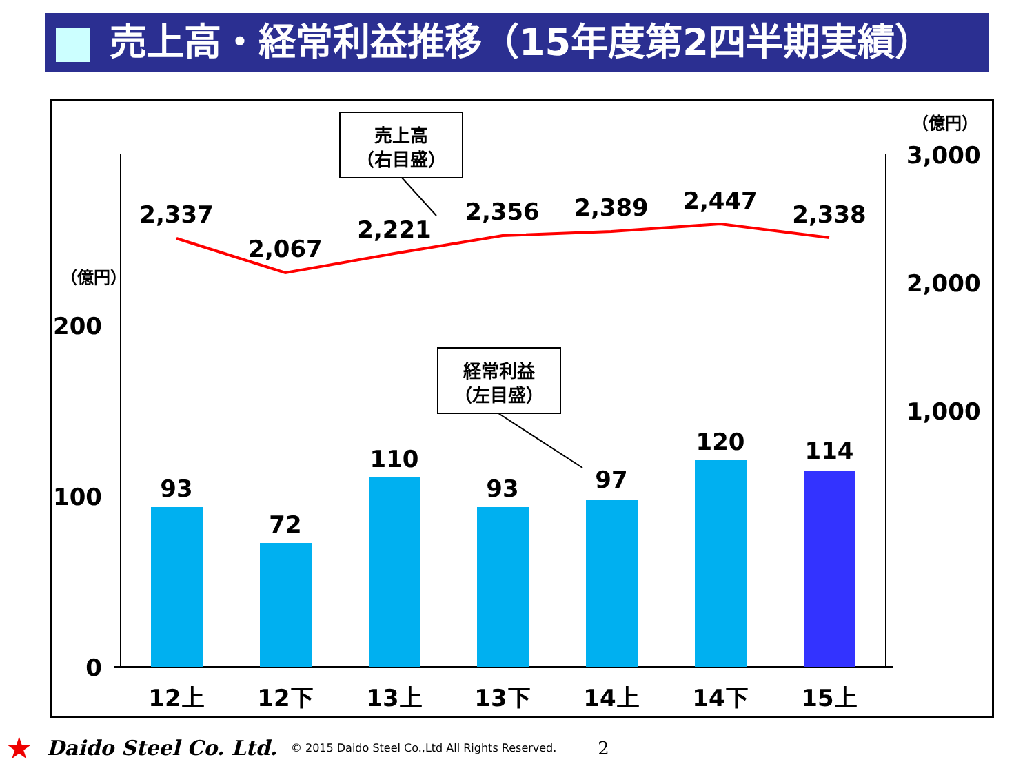売上高・経常利益推移（15年度第2四半期実績）
2,337
2,067
2,221
2,356
2,389
2,447
2,338
93
72
110
93
97
120
114
12上
12下
13上
13下
14上
14下
15上
200
100
0
3,000
2,000
1,000
（億円）
（億円）
売上高
（右目盛）
経常利益
（左目盛）
★ Daido Steel Co. Ltd. © 2015 Daido Steel Co.,Ltd All Rights Reserved. 2